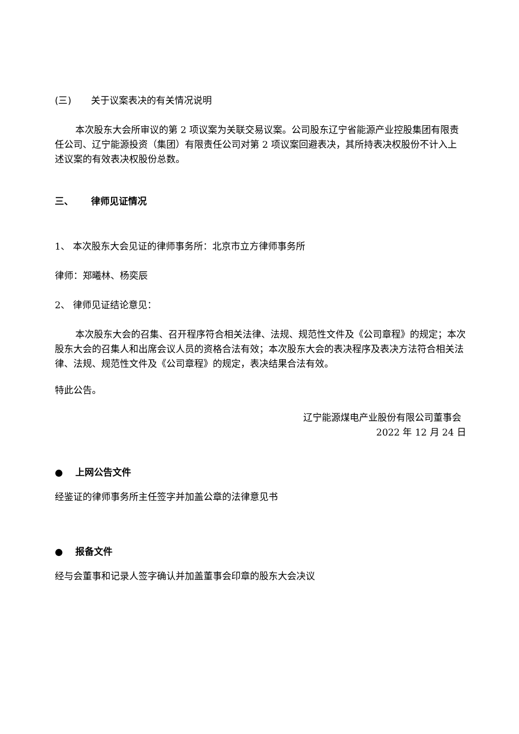(三) 关于议案表决的有关情况说明
本次股东大会所审议的第 2 项议案为关联交易议案。公司股东辽宁省能源产业控股集团有限责任公司、辽宁能源投资（集团）有限责任公司对第 2 项议案回避表决，其所持表决权股份不计入上述议案的有效表决权股份总数。
三、 律师见证情况
1、 本次股东大会见证的律师事务所：北京市立方律师事务所
律师：郑曦林、杨奕辰
2、 律师见证结论意见：
本次股东大会的召集、召开程序符合相关法律、法规、规范性文件及《公司章程》的规定；本次股东大会的召集人和出席会议人员的资格合法有效；本次股东大会的表决程序及表决方法符合相关法律、法规、规范性文件及《公司章程》的规定，表决结果合法有效。
特此公告。
辽宁能源煤电产业股份有限公司董事会
2022 年 12 月 24 日
● 上网公告文件
经鉴证的律师事务所主任签字并加盖公章的法律意见书
● 报备文件
经与会董事和记录人签字确认并加盖董事会印章的股东大会决议